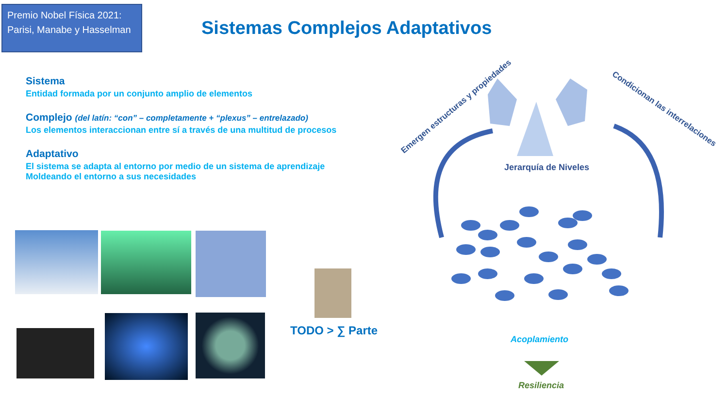Premio Nobel Física 2021: Parisi, Manabe y Hasselman
Sistemas Complejos Adaptativos
Sistema
Entidad formada por un conjunto amplio de elementos
Complejo (del latín: “con” – completamente + “plexus” – entrelazado)
Los elementos interaccionan entre sí a través de una multitud de procesos
Adaptativo
El sistema se adapta al entorno por medio de un sistema de aprendizaje
Moldeando el entorno a sus necesidades
TODO > ∑ Parte
Jerarquía de Niveles
Emergen estructuras y propiedades
Condicionan las interrelaciones
Acoplamiento
Resiliencia